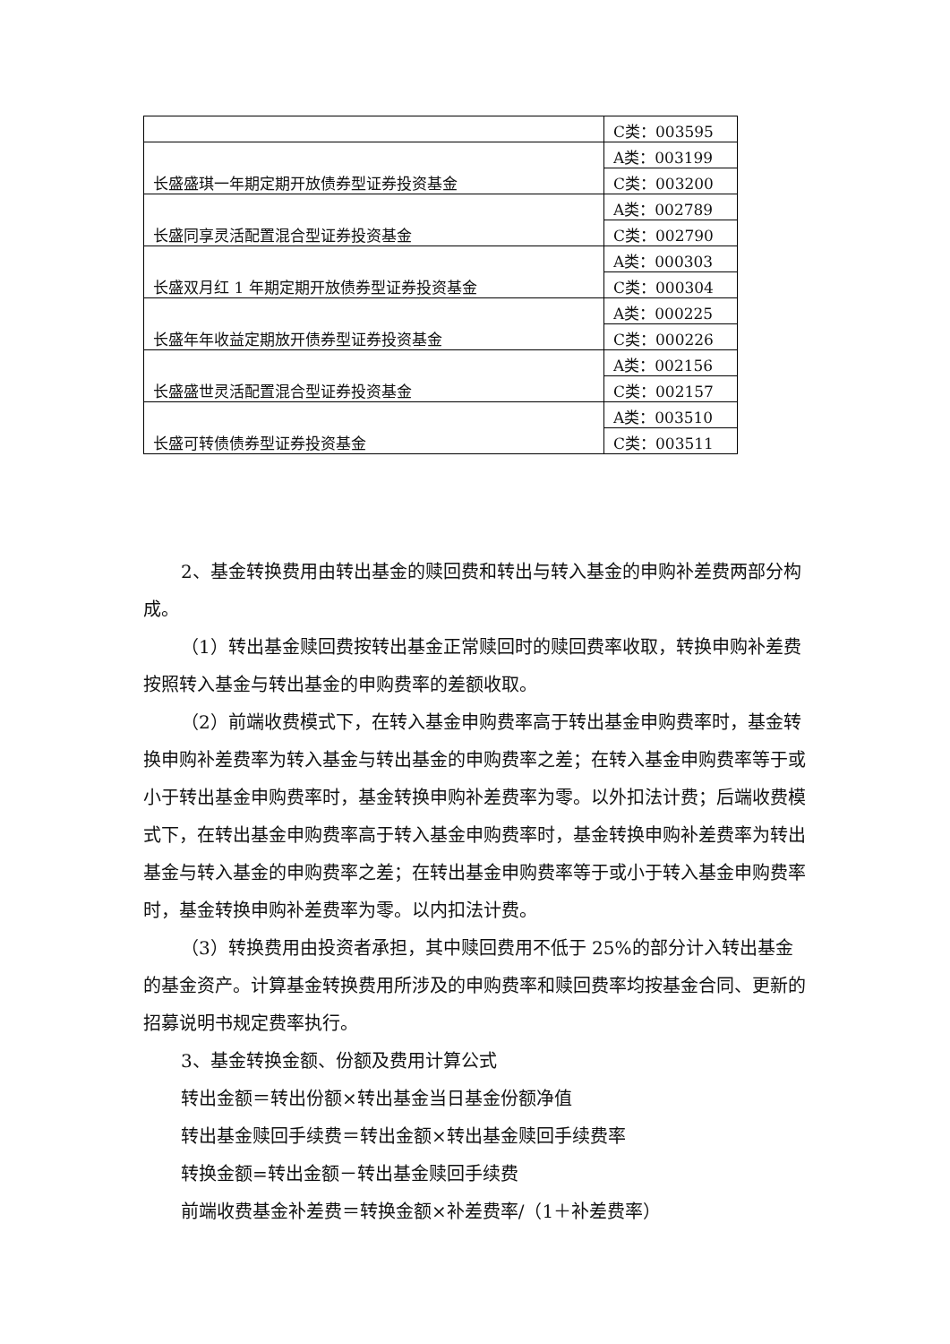| | C类：003595 |
| 长盛盛琪一年期定期开放债券型证券投资基金 | A类：003199 |
| | C类：003200 |
| 长盛同享灵活配置混合型证券投资基金 | A类：002789 |
| | C类：002790 |
| 长盛双月红 1 年期定期开放债券型证券投资基金 | A类：000303 |
| | C类：000304 |
| 长盛年年收益定期放开债券型证券投资基金 | A类：000225 |
| | C类：000226 |
| 长盛盛世灵活配置混合型证券投资基金 | A类：002156 |
| | C类：002157 |
| 长盛可转债债券型证券投资基金 | A类：003510 |
| | C类：003511 |
2、基金转换费用由转出基金的赎回费和转出与转入基金的申购补差费两部分构成。
（1）转出基金赎回费按转出基金正常赎回时的赎回费率收取，转换申购补差费按照转入基金与转出基金的申购费率的差额收取。
（2）前端收费模式下，在转入基金申购费率高于转出基金申购费率时，基金转换申购补差费率为转入基金与转出基金的申购费率之差；在转入基金申购费率等于或小于转出基金申购费率时，基金转换申购补差费率为零。以外扣法计费；后端收费模式下，在转出基金申购费率高于转入基金申购费率时，基金转换申购补差费率为转出基金与转入基金的申购费率之差；在转出基金申购费率等于或小于转入基金申购费率时，基金转换申购补差费率为零。以内扣法计费。
（3）转换费用由投资者承担，其中赎回费用不低于 25%的部分计入转出基金的基金资产。计算基金转换费用所涉及的申购费率和赎回费率均按基金合同、更新的招募说明书规定费率执行。
3、基金转换金额、份额及费用计算公式
转出金额＝转出份额×转出基金当日基金份额净值
转出基金赎回手续费＝转出金额×转出基金赎回手续费率
转换金额=转出金额－转出基金赎回手续费
前端收费基金补差费＝转换金额×补差费率/（1＋补差费率）